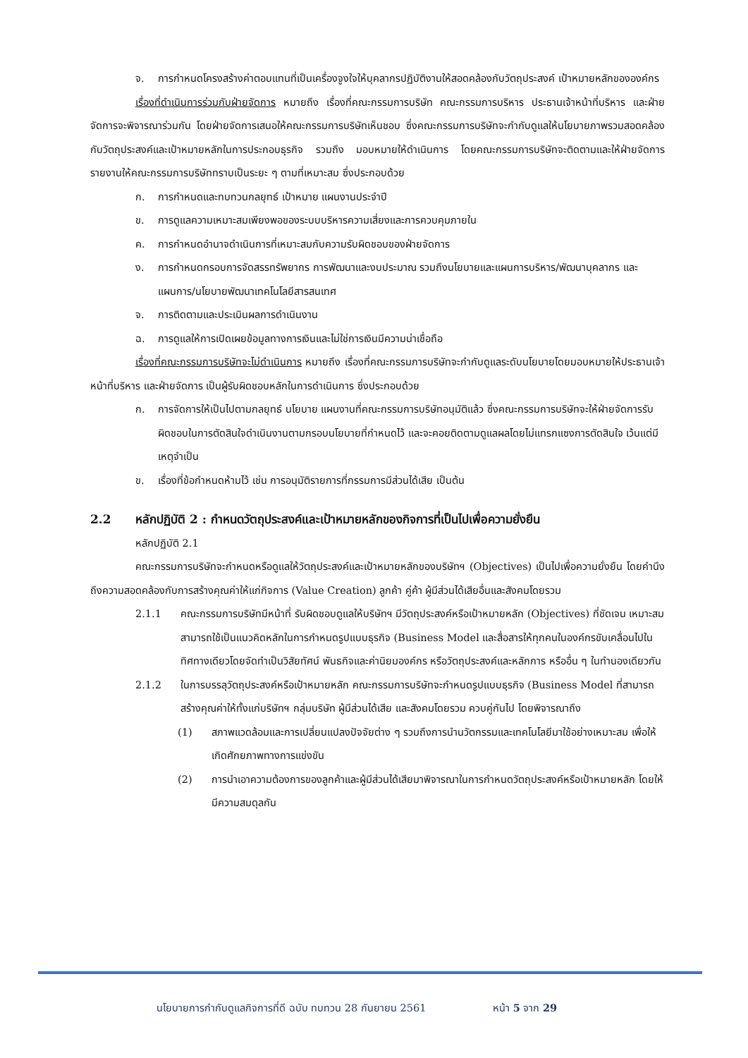จ. การกำหนดโครงสร้างค่าตอบแทนที่เป็นเครื่องจูงใจให้บุคลากรปฏิบัติงานให้สอดคล้องกับวัตถุประสงค์ เป้าหมายหลักขององค์กร
เรื่องที่ดำเนินการร่วมกับฝ่ายจัดการ หมายถึง เรื่องที่คณะกรรมการบริษัท คณะกรรมการบริหาร ประธานเจ้าหน้าที่บริหาร และฝ่ายจัดการจะพิจารณาร่วมกัน โดยฝ่ายจัดการเสนอให้คณะกรรมการบริษัทเห็นชอบ ซึ่งคณะกรรมการบริษัทจะกำกับดูแลให้นโยบายภาพรวมสอดคล้องกับวัตถุประสงค์และเป้าหมายหลักในการประกอบธุรกิจ รวมถึง มอบหมายให้ดำเนินการ โดยคณะกรรมการบริษัทจะติดตามและให้ฝ่ายจัดการรายงานให้คณะกรรมการบริษัททราบเป็นระยะ ๆ ตามที่เหมาะสม ซึ่งประกอบด้วย
ก. การกำหนดและทบทวนกลยุทธ์ เป้าหมาย แผนงานประจำปี
ข. การดูแลความเหมาะสมเพียงพอของระบบบริหารความเสี่ยงและการควบคุมภายใน
ค. การกำหนดอำนาจดำเนินการที่เหมาะสมกับความรับผิดชอบของฝ่ายจัดการ
ง. การกำหนดกรอบการจัดสรรทรัพยากร การพัฒนาและงบประมาณ รวมถึงนโยบายและแผนการบริหาร/พัฒนาบุคลากร และแผนการ/นโยบายพัฒนาเทคโนโลยีสารสนเทศ
จ. การติดตามและประเมินผลการดำเนินงาน
ฉ. การดูแลให้การเปิดเผยข้อมูลทางการเงินและไม่ใช่การเงินมีความน่าเชื่อถือ
เรื่องที่คณะกรรมการบริษัทจะไม่ดำเนินการ หมายถึง เรื่องที่คณะกรรมการบริษัทจะกำกับดูแลระดับนโยบายโดยมอบหมายให้ประธานเจ้าหน้าที่บริหาร และฝ่ายจัดการ เป็นผู้รับผิดชอบหลักในการดำเนินการ ซึ่งประกอบด้วย
ก. การจัดการให้เป็นไปตามกลยุทธ์ นโยบาย แผนงานที่คณะกรรมการบริษัทอนุมัติแล้ว ซึ่งคณะกรรมการบริษัทจะให้ฝ่ายจัดการรับผิดชอบในการตัดสินใจดำเนินงานตามกรอบนโยบายที่กำหนดไว้ และจะคอยติดตามดูแลผลโดยไม่แทรกแซงการตัดสินใจ เว้นแต่มีเหตุจำเป็น
ข. เรื่องที่ข้อกำหนดห้ามไว้ เช่น การอนุมัติรายการที่กรรมการมีส่วนได้เสีย เป็นต้น
2.2 หลักปฏิบัติ 2 : กำหนดวัตถุประสงค์และเป้าหมายหลักของกิจการที่เป็นไปเพื่อความยั่งยืน
หลักปฏิบัติ 2.1
คณะกรรมการบริษัทจะกำหนดหรือดูแลให้วัตถุประสงค์และเป้าหมายหลักของบริษัทฯ (Objectives) เป็นไปเพื่อความยั่งยืน โดยคำนึงถึงความสอดคล้องกับการสร้างคุณค่าให้แก่กิจการ (Value Creation) ลูกค้า คู่ค้า ผู้มีส่วนได้เสียอื่นและสังคมโดยรวม
2.1.1 คณะกรรมการบริษัทมีหน้าที่ รับผิดชอบดูแลให้บริษัทฯ มีวัตถุประสงค์หรือเป้าหมายหลัก (Objectives) ที่ชัดเจน เหมาะสม สามารถใช้เป็นแนวคิดหลักในการกำหนดรูปแบบธุรกิจ (Business Model และสื่อสารให้ทุกคนในองค์กรขับเคลื่อนไปในทิศทางเดียวโดยจัดทำเป็นวิสัยทัศน์ พันธกิจและค่านิยมองค์กร หรือวัตถุประสงค์และหลักการ หรืออื่น ๆ ในทำนองเดียวกัน
2.1.2 ในการบรรลุวัตถุประสงค์หรือเป้าหมายหลัก คณะกรรมการบริษัทจะกำหนดรูปแบบธุรกิจ (Business Model ที่สามารถสร้างคุณค่าให้ทั้งแก่บริษัทฯ กลุ่มบริษัท ผู้มีส่วนได้เสีย และสังคมโดยรวม ควบคู่กันไป โดยพิจารณาถึง
(1) สภาพแวดล้อมและการเปลี่ยนแปลงปัจจัยต่าง ๆ รวมถึงการนำนวัตกรรมและเทคโนโลยีมาใช้อย่างเหมาะสม เพื่อให้เกิดศักยภาพทางการแข่งขัน
(2) การนำเอาความต้องการของลูกค้าและผู้มีส่วนได้เสียมาพิจารณาในการกำหนดวัตถุประสงค์หรือเป้าหมายหลัก โดยให้มีความสมดุลกัน
นโยบายการกำกับดูแลกิจการที่ดี ฉบับ ทบทวน 28 กันยายน 2561 หน้า 5 จาก 29